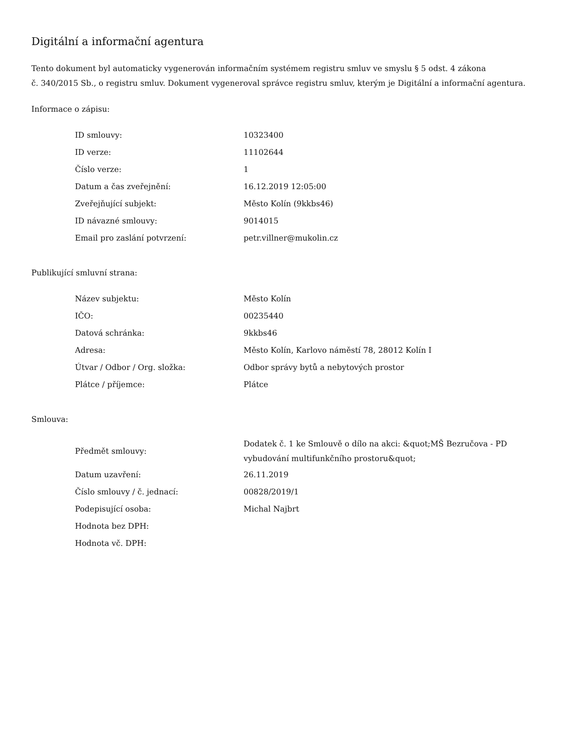Digitální a informační agentura
Tento dokument byl automaticky vygenerován informačním systémem registru smluv ve smyslu § 5 odst. 4 zákona
č. 340/2015 Sb., o registru smluv. Dokument vygeneroval správce registru smluv, kterým je Digitální a informační agentura.
Informace o zápisu:
| ID smlouvy: | 10323400 |
| ID verze: | 11102644 |
| Číslo verze: | 1 |
| Datum a čas zveřejnění: | 16.12.2019 12:05:00 |
| Zveřejňující subjekt: | Město Kolín (9kkbs46) |
| ID návazné smlouvy: | 9014015 |
| Email pro zaslání potvrzení: | petr.villner@mukolin.cz |
Publikující smluvní strana:
| Název subjektu: | Město Kolín |
| IČO: | 00235440 |
| Datová schránka: | 9kkbs46 |
| Adresa: | Město Kolín, Karlovo náměstí 78, 28012 Kolín I |
| Útvar / Odbor / Org. složka: | Odbor správy bytů a nebytových prostor |
| Plátce / příjemce: | Plátce |
Smlouva:
| Předmět smlouvy: | Dodatek č. 1 ke Smlouvě o dílo na akci: &quot;MŠ Bezručova - PD vybudování multifunkčního prostoru&quot; |
| Datum uzavření: | 26.11.2019 |
| Číslo smlouvy / č. jednací: | 00828/2019/1 |
| Podepisující osoba: | Michal Najbrt |
| Hodnota bez DPH: | |
| Hodnota vč. DPH: | |